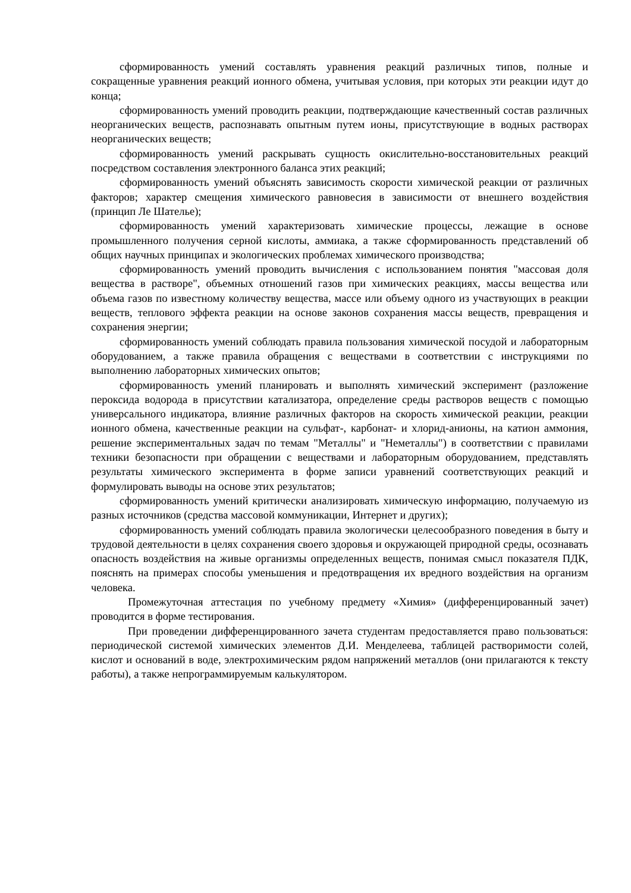сформированность умений составлять уравнения реакций различных типов, полные и сокращенные уравнения реакций ионного обмена, учитывая условия, при которых эти реакции идут до конца;
сформированность умений проводить реакции, подтверждающие качественный состав различных неорганических веществ, распознавать опытным путем ионы, присутствующие в водных растворах неорганических веществ;
сформированность умений раскрывать сущность окислительно-восстановительных реакций посредством составления электронного баланса этих реакций;
сформированность умений объяснять зависимость скорости химической реакции от различных факторов; характер смещения химического равновесия в зависимости от внешнего воздействия (принцип Ле Шателье);
сформированность умений характеризовать химические процессы, лежащие в основе промышленного получения серной кислоты, аммиака, а также сформированность представлений об общих научных принципах и экологических проблемах химического производства;
сформированность умений проводить вычисления с использованием понятия "массовая доля вещества в растворе", объемных отношений газов при химических реакциях, массы вещества или объема газов по известному количеству вещества, массе или объему одного из участвующих в реакции веществ, теплового эффекта реакции на основе законов сохранения массы веществ, превращения и сохранения энергии;
сформированность умений соблюдать правила пользования химической посудой и лабораторным оборудованием, а также правила обращения с веществами в соответствии с инструкциями по выполнению лабораторных химических опытов;
сформированность умений планировать и выполнять химический эксперимент (разложение пероксида водорода в присутствии катализатора, определение среды растворов веществ с помощью универсального индикатора, влияние различных факторов на скорость химической реакции, реакции ионного обмена, качественные реакции на сульфат-, карбонат- и хлорид-анионы, на катион аммония, решение экспериментальных задач по темам "Металлы" и "Неметаллы") в соответствии с правилами техники безопасности при обращении с веществами и лабораторным оборудованием, представлять результаты химического эксперимента в форме записи уравнений соответствующих реакций и формулировать выводы на основе этих результатов;
сформированность умений критически анализировать химическую информацию, получаемую из разных источников (средства массовой коммуникации, Интернет и других);
сформированность умений соблюдать правила экологически целесообразного поведения в быту и трудовой деятельности в целях сохранения своего здоровья и окружающей природной среды, осознавать опасность воздействия на живые организмы определенных веществ, понимая смысл показателя ПДК, пояснять на примерах способы уменьшения и предотвращения их вредного воздействия на организм человека.
Промежуточная аттестация по учебному предмету «Химия» (дифференцированный зачет) проводится в форме тестирования.
При проведении дифференцированного зачета студентам предоставляется право пользоваться: периодической системой химических элементов Д.И. Менделеева, таблицей растворимости солей, кислот и оснований в воде, электрохимическим рядом напряжений металлов (они прилагаются к тексту работы), а также непрограммируемым калькулятором.